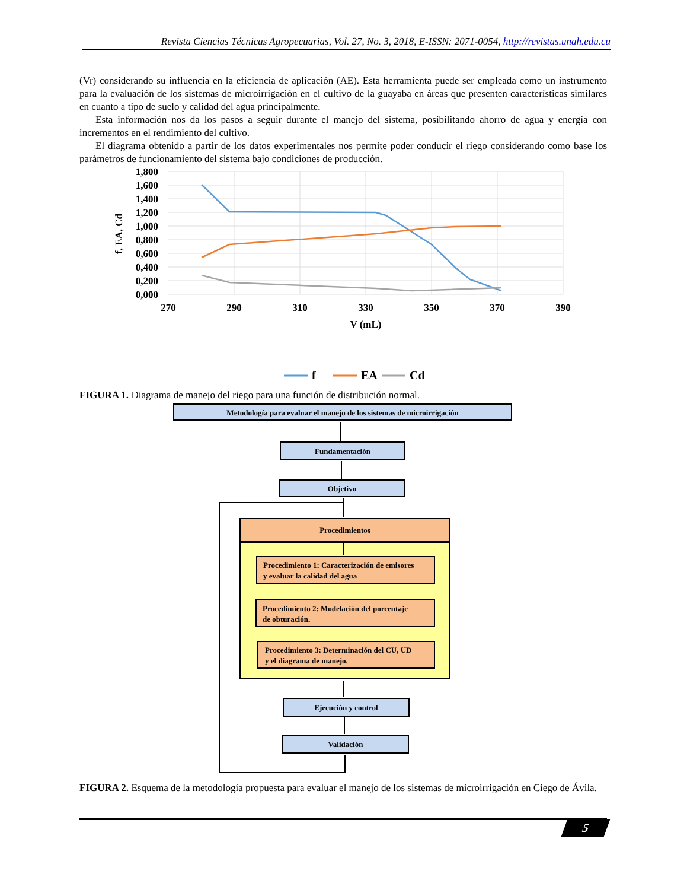Revista Ciencias Técnicas Agropecuarias, Vol. 27, No. 3, 2018, E-ISSN: 2071-0054, http://revistas.unah.edu.cu
(Vr) considerando su influencia en la eficiencia de aplicación (AE). Esta herramienta puede ser empleada como un instrumento para la evaluación de los sistemas de microirrigación en el cultivo de la guayaba en áreas que presenten características similares en cuanto a tipo de suelo y calidad del agua principalmente.
Esta información nos da los pasos a seguir durante el manejo del sistema, posibilitando ahorro de agua y energía con incrementos en el rendimiento del cultivo.
El diagrama obtenido a partir de los datos experimentales nos permite poder conducir el riego considerando como base los parámetros de funcionamiento del sistema bajo condiciones de producción.
1,800
1,600
1,400
1,200
1,000
0,800
0,600
0,400
0,200
0,000
270
290
310
330
350
370
390
V (mL)
f, EA, Cd
f
EA
Cd
FIGURA 1. Diagrama de manejo del riego para una función de distribución normal.
Metodología para evaluar el manejo de los sistemas de microirrigación
Fundamentación
Objetivo
Procedimientos
Ejecución y control
Validación
Procedimiento 1: Caracterización de emisores
y evaluar la calidad del agua
Procedimiento 2: Modelación del porcentaje
de obturación.
Procedimiento 3: Determinación del CU, UD
y el diagrama de manejo.
FIGURA 2. Esquema de la metodología propuesta para evaluar el manejo de los sistemas de microirrigación en Ciego de Ávila.
5